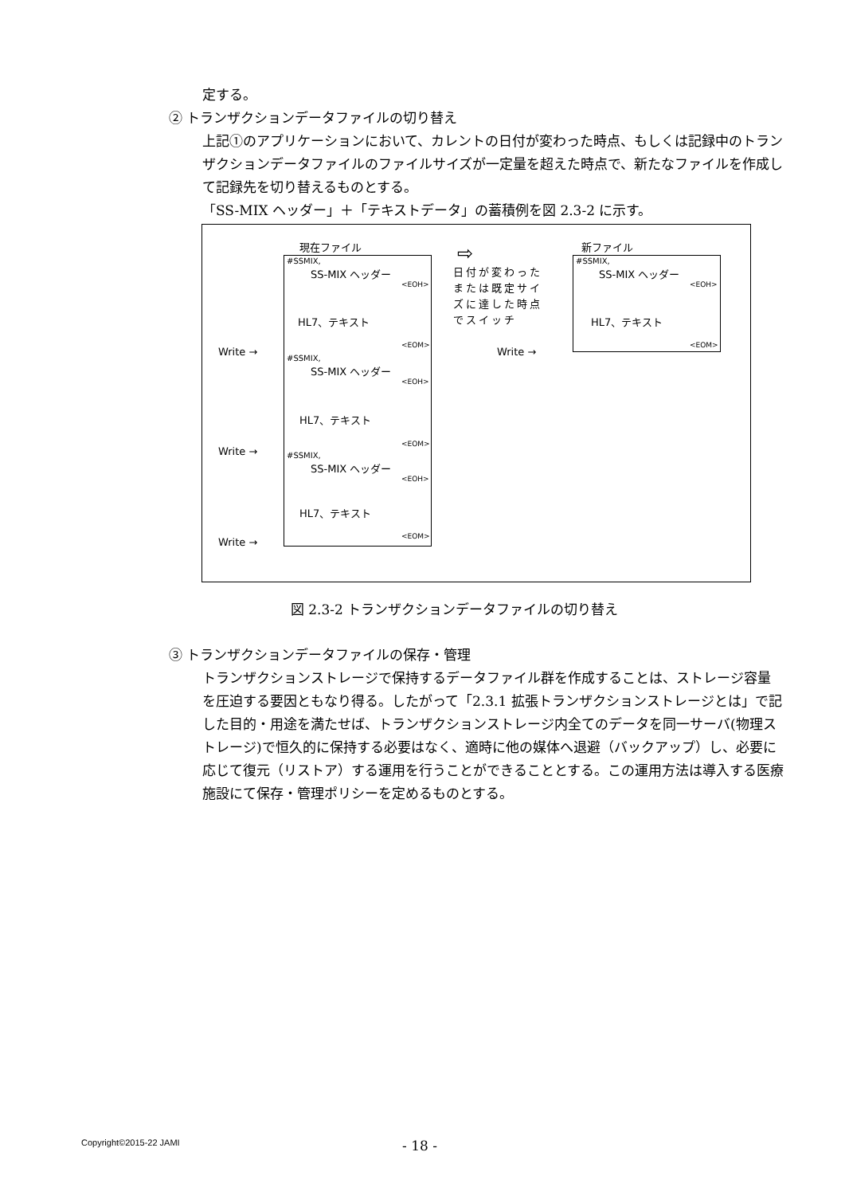定する。
② トランザクションデータファイルの切り替え
上記①のアプリケーションにおいて、カレントの日付が変わった時点、もしくは記録中のトランザクションデータファイルのファイルサイズが一定量を超えた時点で、新たなファイルを作成して記録先を切り替えるものとする。
「SS-MIX ヘッダー」＋「テキストデータ」の蓄積例を図 2.3-2 に示す。
現在ファイル 新ファイル
#SSMIX,
SS-MIX ヘッダー
<EOH>
HL7、テキスト
<EOM>
#SSMIX,
SS-MIX ヘッダー
<EOH>
HL7、テキスト
<EOM>
#SSMIX,
SS-MIX ヘッダー
<EOH>
HL7、テキスト
<EOM>
Write →
Write →
Write →
日付が変わった
または既定サイ
ズに達した時点
でスイッチ
⇨ #SSMIX,
SS-MIX ヘッダー
<EOH>
HL7、テキスト
<EOM>
Write →
図 2.3-2 トランザクションデータファイルの切り替え
③ トランザクションデータファイルの保存・管理
トランザクションストレージで保持するデータファイル群を作成することは、ストレージ容量を圧迫する要因ともなり得る。したがって「2.3.1 拡張トランザクションストレージとは」で記した目的・用途を満たせば、トランザクションストレージ内全てのデータを同一サーバ(物理ストレージ)で恒久的に保持する必要はなく、適時に他の媒体へ退避（バックアップ）し、必要に応じて復元（リストア）する運用を行うことができることとする。この運用方法は導入する医療施設にて保存・管理ポリシーを定めるものとする。
Copyright©2015-22 JAMI - 18 -